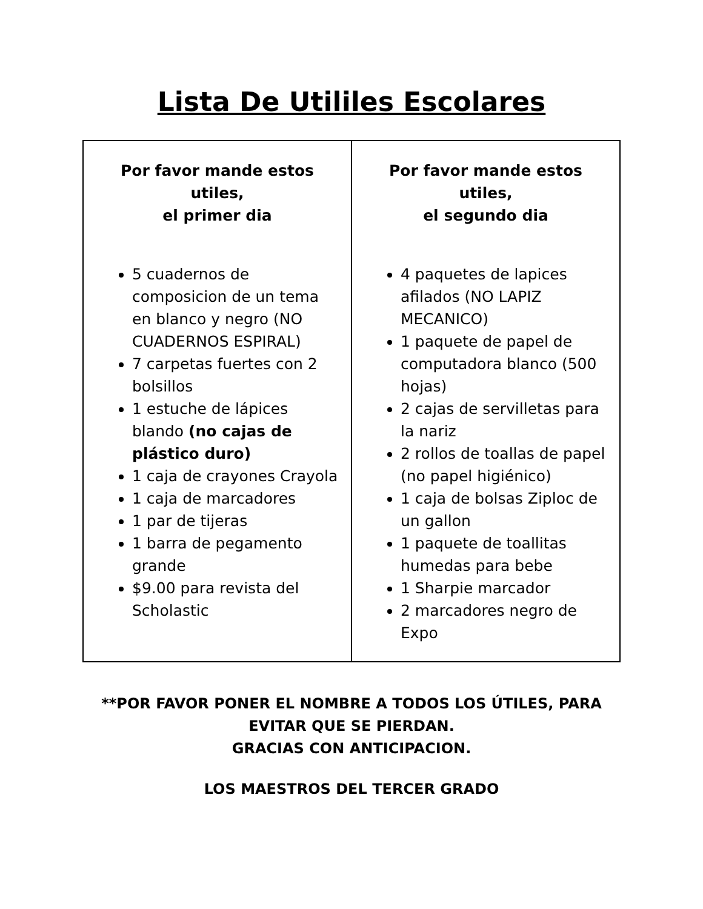Lista De Utililes Escolares
| Por favor mande estos utiles, el primer dia 5 cuadernos de composicion de un tema en blanco y negro (NO CUADERNOS ESPIRAL) 7 carpetas fuertes con 2 bolsillos 1 estuche de lápices blando (no cajas de plástico duro) 1 caja de crayones Crayola 1 caja de marcadores 1 par de tijeras 1 barra de pegamento grande $9.00 para revista del Scholastic | Por favor mande estos utiles, el segundo dia 4 paquetes de lapices afilados (NO LAPIZ MECANICO) 1 paquete de papel de computadora blanco (500 hojas) 2 cajas de servilletas para la nariz 2 rollos de toallas de papel (no papel higiénico) 1 caja de bolsas Ziploc de un gallon 1 paquete de toallitas humedas para bebe 1 Sharpie marcador 2 marcadores negro de Expo |
**POR FAVOR PONER EL NOMBRE A TODOS LOS ÚTILES, PARA
EVITAR QUE SE PIERDAN.
GRACIAS CON ANTICIPACION.
LOS MAESTROS DEL TERCER GRADO